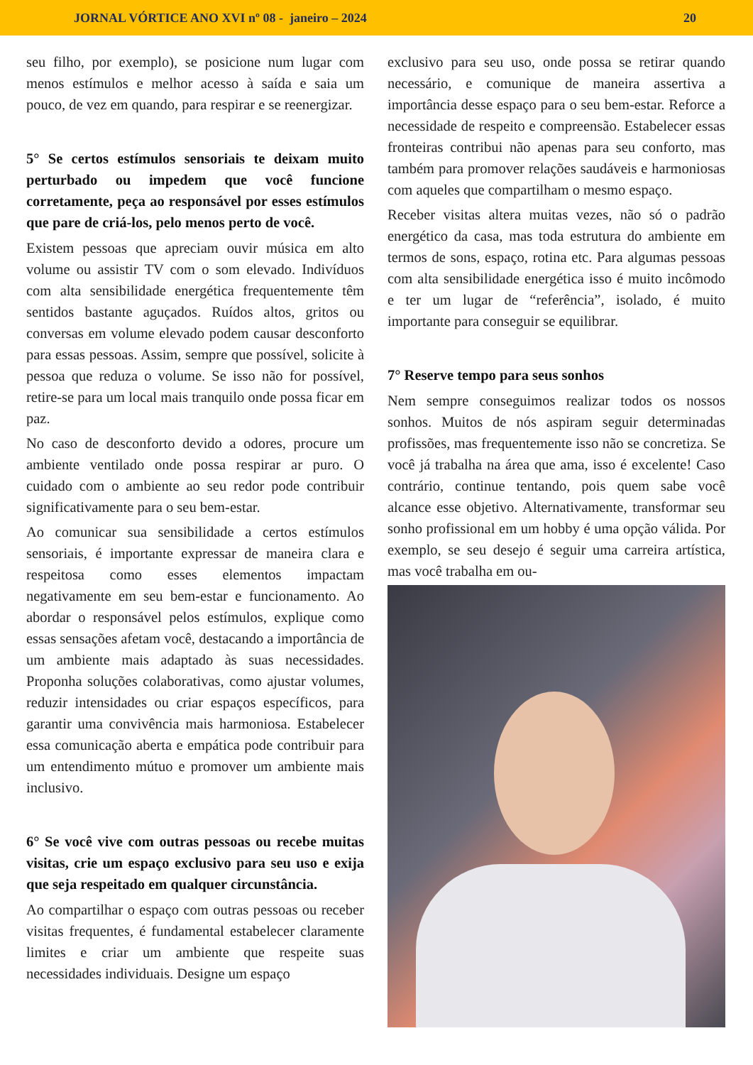JORNAL VÓRTICE ANO XVI nº 08 - janeiro – 2024 20
seu filho, por exemplo), se posicione num lugar com menos estímulos e melhor acesso à saída e saia um pouco, de vez em quando, para respirar e se reenergizar.
5° Se certos estímulos sensoriais te deixam muito perturbado ou impedem que você funcione corretamente, peça ao responsável por esses estímulos que pare de criá-los, pelo menos perto de você.
Existem pessoas que apreciam ouvir música em alto volume ou assistir TV com o som elevado. Indivíduos com alta sensibilidade energética frequentemente têm sentidos bastante aguçados. Ruídos altos, gritos ou conversas em volume elevado podem causar desconforto para essas pessoas. Assim, sempre que possível, solicite à pessoa que reduza o volume. Se isso não for possível, retire-se para um local mais tranquilo onde possa ficar em paz.
No caso de desconforto devido a odores, procure um ambiente ventilado onde possa respirar ar puro. O cuidado com o ambiente ao seu redor pode contribuir significativamente para o seu bem-estar.
Ao comunicar sua sensibilidade a certos estímulos sensoriais, é importante expressar de maneira clara e respeitosa como esses elementos impactam negativamente em seu bem-estar e funcionamento. Ao abordar o responsável pelos estímulos, explique como essas sensações afetam você, destacando a importância de um ambiente mais adaptado às suas necessidades. Proponha soluções colaborativas, como ajustar volumes, reduzir intensidades ou criar espaços específicos, para garantir uma convivência mais harmoniosa. Estabelecer essa comunicação aberta e empática pode contribuir para um entendimento mútuo e promover um ambiente mais inclusivo.
6° Se você vive com outras pessoas ou recebe muitas visitas, crie um espaço exclusivo para seu uso e exija que seja respeitado em qualquer circunstância.
Ao compartilhar o espaço com outras pessoas ou receber visitas frequentes, é fundamental estabelecer claramente limites e criar um ambiente que respeite suas necessidades individuais. Designe um espaço
exclusivo para seu uso, onde possa se retirar quando necessário, e comunique de maneira assertiva a importância desse espaço para o seu bem-estar. Reforce a necessidade de respeito e compreensão. Estabelecer essas fronteiras contribui não apenas para seu conforto, mas também para promover relações saudáveis e harmoniosas com aqueles que compartilham o mesmo espaço.
Receber visitas altera muitas vezes, não só o padrão energético da casa, mas toda estrutura do ambiente em termos de sons, espaço, rotina etc. Para algumas pessoas com alta sensibilidade energética isso é muito incômodo e ter um lugar de “referência”, isolado, é muito importante para conseguir se equilibrar.
7° Reserve tempo para seus sonhos
Nem sempre conseguimos realizar todos os nossos sonhos. Muitos de nós aspiram seguir determinadas profissões, mas frequentemente isso não se concretiza. Se você já trabalha na área que ama, isso é excelente! Caso contrário, continue tentando, pois quem sabe você alcance esse objetivo. Alternativamente, transformar seu sonho profissional em um hobby é uma opção válida. Por exemplo, se seu desejo é seguir uma carreira artística, mas você trabalha em ou-